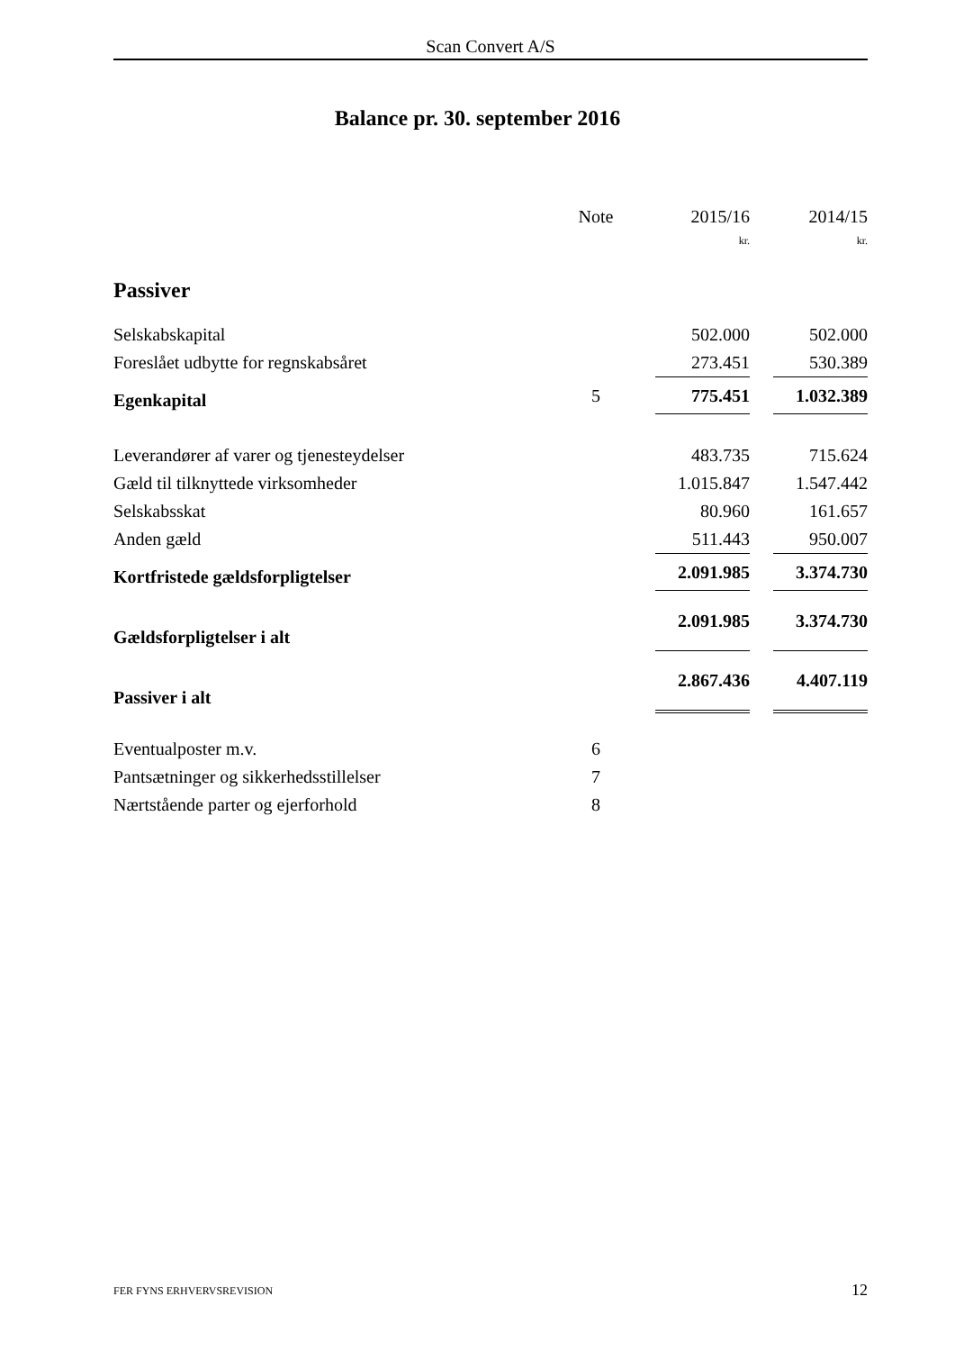Scan Convert A/S
Balance pr. 30. september 2016
| | Note | | 2015/16 | | 2014/15 |
| | | | kr. | | kr. |
| Passiver | | | | | |
| Selskabskapital | | | 502.000 | | 502.000 |
| Foreslået udbytte for regnskabsåret | | | 273.451 | | 530.389 |
| Egenkapital | 5 | | 775.451 | | 1.032.389 |
| Leverandører af varer og tjenesteydelser | | | 483.735 | | 715.624 |
| Gæld til tilknyttede virksomheder | | | 1.015.847 | | 1.547.442 |
| Selskabsskat | | | 80.960 | | 161.657 |
| Anden gæld | | | 511.443 | | 950.007 |
| Kortfristede gældsforpligtelser | | | 2.091.985 | | 3.374.730 |
| Gældsforpligtelser i alt | | | 2.091.985 | | 3.374.730 |
| Passiver i alt | | | 2.867.436 | | 4.407.119 |
| Eventualposter m.v. | 6 | | | | |
| Pantsætninger og sikkerhedsstillelser | 7 | | | | |
| Nærtstående parter og ejerforhold | 8 | | | | |
FER FYNS ERHVERVSREVISION 12